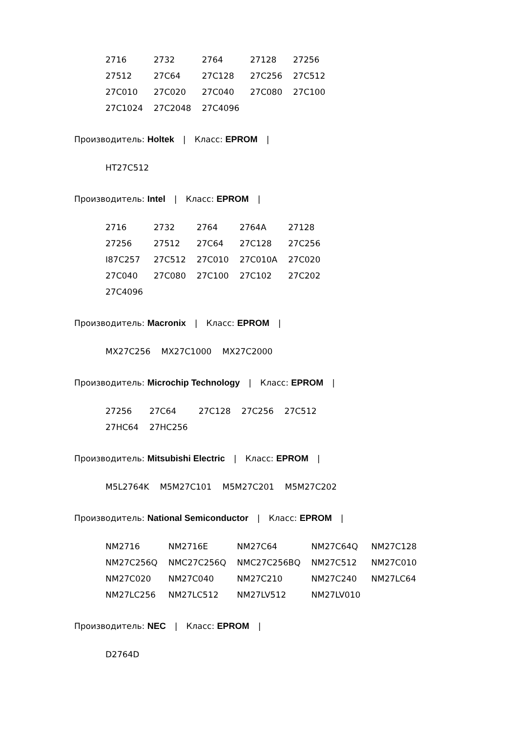| 2716 | 2732 | 2764 | 27128 | 27256 |
| 27512 | 27C64 | 27C128 | 27C256 | 27C512 |
| 27C010 | 27C020 | 27C040 | 27C080 | 27C100 |
| 27C1024 | 27C2048 | 27C4096 | | |
Производитель: Holtek | Класс: EPROM |
| HT27C512 |
Производитель: Intel | Класс: EPROM |
| 2716 | 2732 | 2764 | 2764A | 27128 |
| 27256 | 27512 | 27C64 | 27C128 | 27C256 |
| I87C257 | 27C512 | 27C010 | 27C010A | 27C020 |
| 27C040 | 27C080 | 27C100 | 27C102 | 27C202 |
| 27C4096 | | | | |
Производитель: Macronix | Класс: EPROM |
| MX27C256 | MX27C1000 | MX27C2000 |
Производитель: Microchip Technology | Класс: EPROM |
| 27256 | 27C64 | 27C128 | 27C256 | 27C512 |
| 27HC64 | 27HC256 | | | |
Производитель: Mitsubishi Electric | Класс: EPROM |
| M5L2764K | M5M27C101 | M5M27C201 | M5M27C202 |
Производитель: National Semiconductor | Класс: EPROM |
| NM2716 | NM2716E | NM27C64 | NM27C64Q | NM27C128 |
| NM27C256Q | NMC27C256Q | NMC27C256BQ | NM27C512 | NM27C010 |
| NM27C020 | NM27C040 | NM27C210 | NM27C240 | NM27LC64 |
| NM27LC256 | NM27LC512 | NM27LV512 | NM27LV010 | |
Производитель: NEC | Класс: EPROM |
| D2764D |